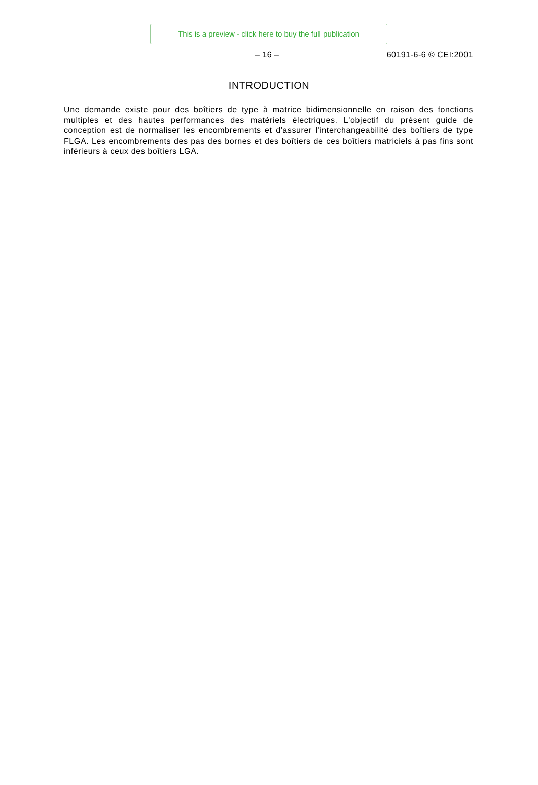This is a preview - click here to buy the full publication
– 16 – 60191-6-6 © CEI:2001
INTRODUCTION
Une demande existe pour des boîtiers de type à matrice bidimensionnelle en raison des fonctions multiples et des hautes performances des matériels électriques. L'objectif du présent guide de conception est de normaliser les encombrements et d'assurer l'interchangeabilité des boîtiers de type FLGA. Les encombrements des pas des bornes et des boîtiers de ces boîtiers matriciels à pas fins sont inférieurs à ceux des boîtiers LGA.